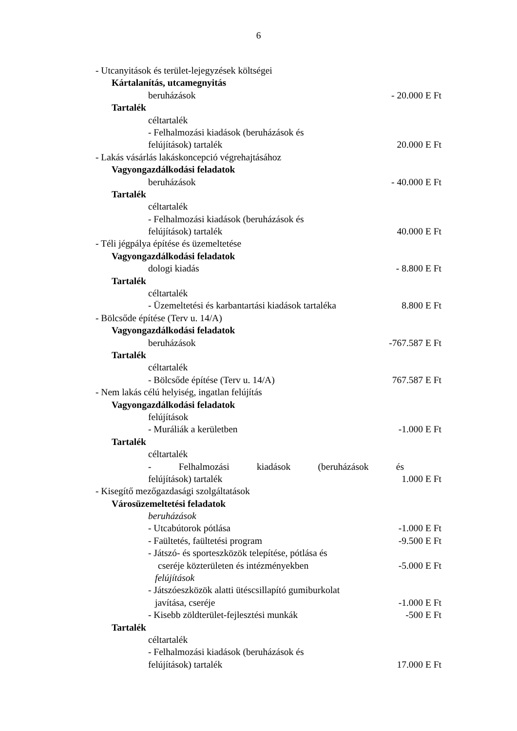6
- Utcanyitások és terület-lejegyzések költségei
Kártalanítás, utcamegnyitás
beruházások - 20.000 E Ft
Tartalék
céltartalék
- Felhalmozási kiadások (beruházások és
felújítások) tartalék 20.000 E Ft
- Lakás vásárlás lakáskoncepció végrehajtásához
Vagyongazdálkodási feladatok
beruházások - 40.000 E Ft
Tartalék
céltartalék
- Felhalmozási kiadások (beruházások és
felújítások) tartalék 40.000 E Ft
- Téli jégpálya építése és üzemeltetése
Vagyongazdálkodási feladatok
dologi kiadás - 8.800 E Ft
Tartalék
céltartalék
- Üzemeltetési és karbantartási kiadások tartaléka 8.800 E Ft
- Bölcsőde építése (Terv u. 14/A)
Vagyongazdálkodási feladatok
beruházások -767.587 E Ft
Tartalék
céltartalék
- Bölcsőde építése (Terv u. 14/A) 767.587 E Ft
- Nem lakás célú helyiség, ingatlan felújítás
Vagyongazdálkodási feladatok
felújítások
- Muráliák a kerületben -1.000 E Ft
Tartalék
céltartalék
- Felhalmozási kiadások (beruházások és
felújítások) tartalék 1.000 E Ft
- Kisegítő mezőgazdasági szolgáltatások
Városüzemeltetési feladatok
beruházások
- Utcabútorok pótlása -1.000 E Ft
- Faültetés, faültetési program -9.500 E Ft
- Játszó- és sporteszközök telepítése, pótlása és
cseréje közterületen és intézményekben -5.000 E Ft
felújítások
- Játszóeszközök alatti ütéscsillapító gumiburkolat
javítása, cseréje -1.000 E Ft
- Kisebb zöldterület-fejlesztési munkák -500 E Ft
Tartalék
céltartalék
- Felhalmozási kiadások (beruházások és
felújítások) tartalék 17.000 E Ft